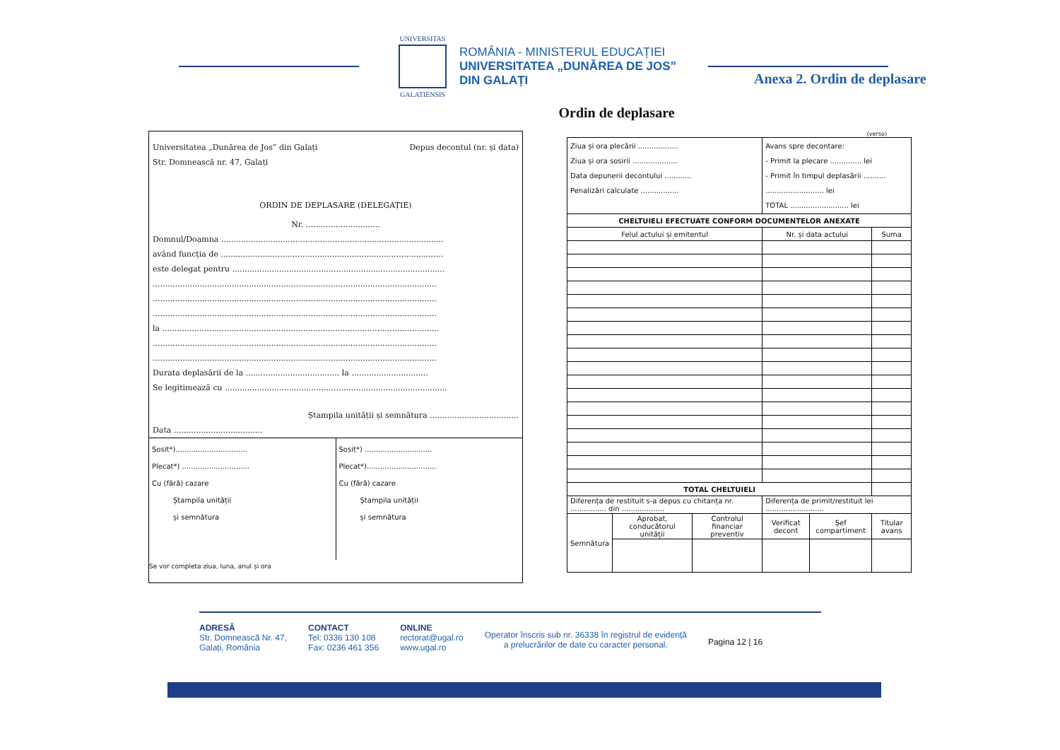UNIVERSITAS
GALATIENSIS
ROMÂNIA - MINISTERUL EDUCAȚIEI
UNIVERSITATEA „DUNĂREA DE JOS”
DIN GALAȚI
Anexa 2. Ordin de deplasare
Ordin de deplasare
Universitatea „Dunărea de Jos” din Galați
Str. Domnească nr. 47, Galați Depus decontul (nr. și data)
ORDIN DE DEPLASARE (DELEGAȚIE)
Nr. ..............................
Domnul/Doamna ..........................................................................................
având funcția de ..........................................................................................
este delegat pentru ......................................................................................
...................................................................................................................
...................................................................................................................
...................................................................................................................
la ................................................................................................................
...................................................................................................................
...................................................................................................................
Durata deplasării de la ...................................... la ...............................
Se legitimează cu ..........................................................................................
Ștampila unității și semnătura ....................................
Data ....................................
Sosit*)................................
Plecat*) ..............................
Cu (fără) cazare
   Ștampila unității
   și semnătura
Sosit*) ..............................
Plecat*)...............................
Cu (fără) cazare
   Ștampila unității
   și semnătura
Se vor completa ziua, luna, anul și ora
(verso)
| Ziua și ora plecării .................. Ziua și ora sosirii .................... Data depunerii decontului ............ Penalizări calculate ................. | | | Avans spre decontare: - Primit la plecare .............. lei - Primit în timpul deplasării .......... .......................... lei TOTAL .......................... lei | | |
| CHELTUIELI EFECTUATE CONFORM DOCUMENTELOR ANEXATE | | | | | |
| Felul actului și emitentul | | | Nr. și data actului | | Suma |
| TOTAL CHELTUIELI | | | | | |
| Diferența de restituit s-a depus cu chitanța nr. ................ din ................... | | | Diferența de primit/restituit lei .......................... | | |
| Semnătura | Aprobat, conducătorul unității | Controlul financiar preventiv | Verificat decont | Șef compartiment | Titular avans |
ADRESĂ
Str. Domnească Nr. 47,
Galați, România
CONTACT
Tel: 0336 130 108
Fax: 0236 461 356
ONLINE
rectorat@ugal.ro
www.ugal.ro
Operator înscris sub nr. 36338 în registrul de evidență
a prelucrărilor de date cu caracter personal.
Pagina 12 | 16